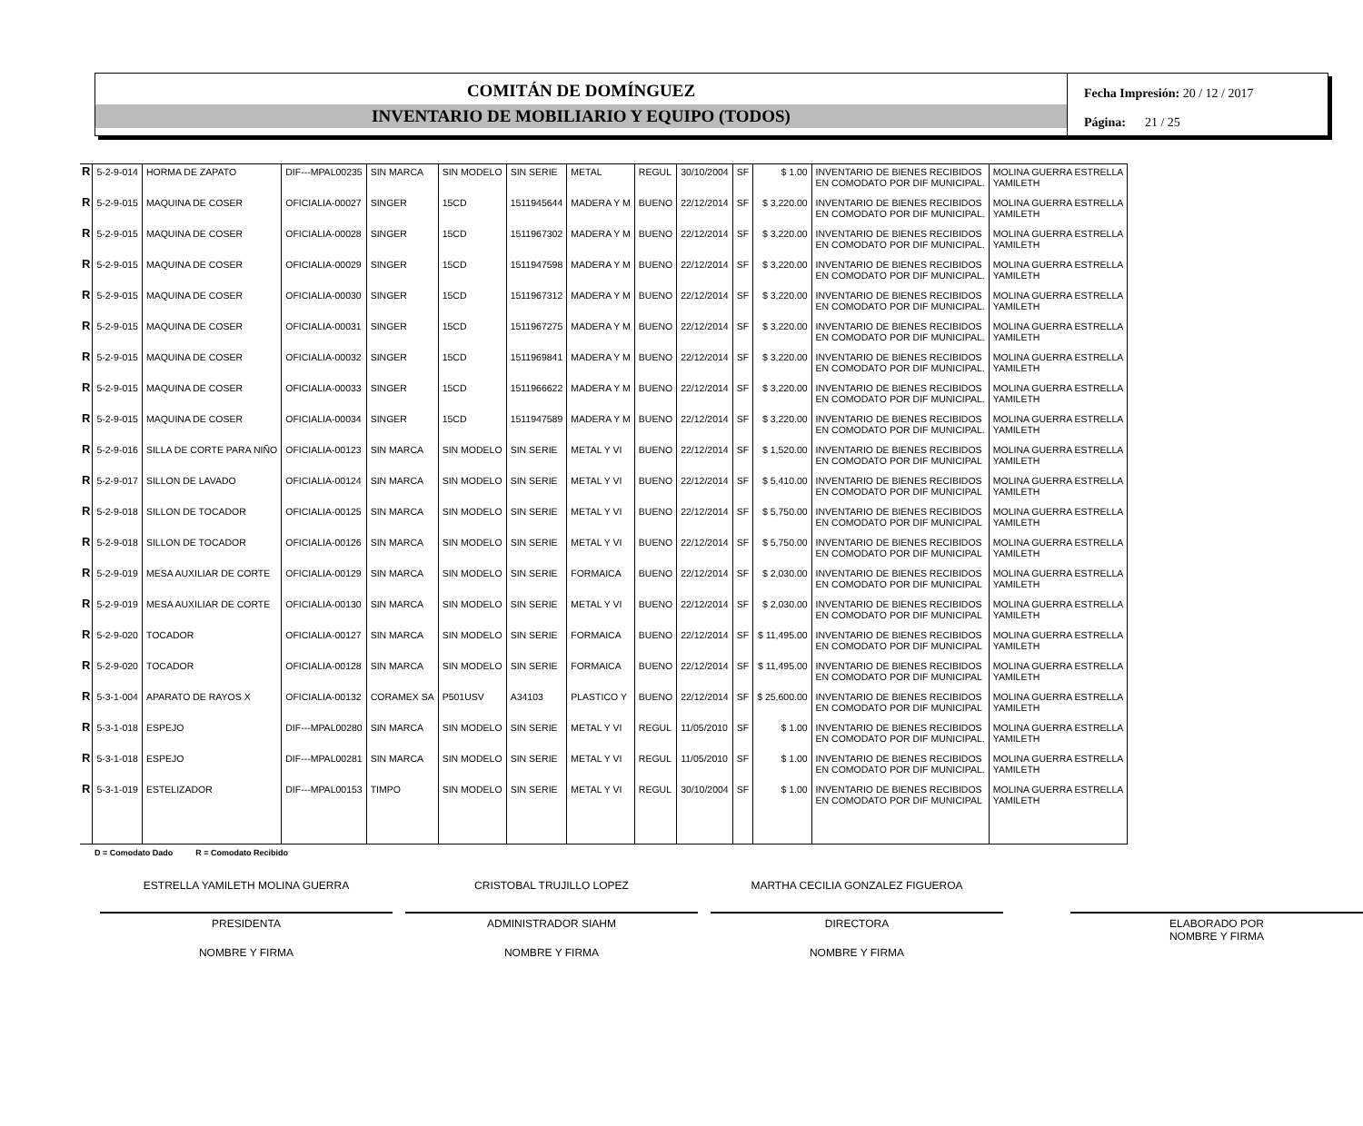COMITÁN DE DOMÍNGUEZ
INVENTARIO DE MOBILIARIO Y EQUIPO (TODOS)
Fecha Impresión: 20 / 12 / 2017
Página: 21 / 25
| R | 5-2-9-014 | HORMA DE ZAPATO | DIF---MPAL00235 | SIN MARCA | SIN MODELO | SIN SERIE | METAL | REGUL | 30/10/2004 | SF | $ 1.00 | INVENTARIO DE BIENES RECIBIDOS EN COMODATO POR DIF MUNICIPAL. | MOLINA GUERRA ESTRELLA YAMILETH |
| R | 5-2-9-015 | MAQUINA DE COSER | OFICIALIA-00027 | SINGER | 15CD | 1511945644 | MADERA Y M | BUENO | 22/12/2014 | SF | $ 3,220.00 | INVENTARIO DE BIENES RECIBIDOS EN COMODATO POR DIF MUNICIPAL. | MOLINA GUERRA ESTRELLA YAMILETH |
| R | 5-2-9-015 | MAQUINA DE COSER | OFICIALIA-00028 | SINGER | 15CD | 1511967302 | MADERA Y M | BUENO | 22/12/2014 | SF | $ 3,220.00 | INVENTARIO DE BIENES RECIBIDOS EN COMODATO POR DIF MUNICIPAL. | MOLINA GUERRA ESTRELLA YAMILETH |
| R | 5-2-9-015 | MAQUINA DE COSER | OFICIALIA-00029 | SINGER | 15CD | 1511947598 | MADERA Y M | BUENO | 22/12/2014 | SF | $ 3,220.00 | INVENTARIO DE BIENES RECIBIDOS EN COMODATO POR DIF MUNICIPAL. | MOLINA GUERRA ESTRELLA YAMILETH |
| R | 5-2-9-015 | MAQUINA DE COSER | OFICIALIA-00030 | SINGER | 15CD | 1511967312 | MADERA Y M | BUENO | 22/12/2014 | SF | $ 3,220.00 | INVENTARIO DE BIENES RECIBIDOS EN COMODATO POR DIF MUNICIPAL. | MOLINA GUERRA ESTRELLA YAMILETH |
| R | 5-2-9-015 | MAQUINA DE COSER | OFICIALIA-00031 | SINGER | 15CD | 1511967275 | MADERA Y M | BUENO | 22/12/2014 | SF | $ 3,220.00 | INVENTARIO DE BIENES RECIBIDOS EN COMODATO POR DIF MUNICIPAL. | MOLINA GUERRA ESTRELLA YAMILETH |
| R | 5-2-9-015 | MAQUINA DE COSER | OFICIALIA-00032 | SINGER | 15CD | 1511969841 | MADERA Y M | BUENO | 22/12/2014 | SF | $ 3,220.00 | INVENTARIO DE BIENES RECIBIDOS EN COMODATO POR DIF MUNICIPAL. | MOLINA GUERRA ESTRELLA YAMILETH |
| R | 5-2-9-015 | MAQUINA DE COSER | OFICIALIA-00033 | SINGER | 15CD | 1511966622 | MADERA Y M | BUENO | 22/12/2014 | SF | $ 3,220.00 | INVENTARIO DE BIENES RECIBIDOS EN COMODATO POR DIF MUNICIPAL. | MOLINA GUERRA ESTRELLA YAMILETH |
| R | 5-2-9-015 | MAQUINA DE COSER | OFICIALIA-00034 | SINGER | 15CD | 1511947589 | MADERA Y M | BUENO | 22/12/2014 | SF | $ 3,220.00 | INVENTARIO DE BIENES RECIBIDOS EN COMODATO POR DIF MUNICIPAL. | MOLINA GUERRA ESTRELLA YAMILETH |
| R | 5-2-9-016 | SILLA DE CORTE PARA NIÑO | OFICIALIA-00123 | SIN MARCA | SIN MODELO | SIN SERIE | METAL Y VI | BUENO | 22/12/2014 | SF | $ 1,520.00 | INVENTARIO DE BIENES RECIBIDOS EN COMODATO POR DIF MUNICIPAL | MOLINA GUERRA ESTRELLA YAMILETH |
| R | 5-2-9-017 | SILLON DE LAVADO | OFICIALIA-00124 | SIN MARCA | SIN MODELO | SIN SERIE | METAL Y VI | BUENO | 22/12/2014 | SF | $ 5,410.00 | INVENTARIO DE BIENES RECIBIDOS EN COMODATO POR DIF MUNICIPAL | MOLINA GUERRA ESTRELLA YAMILETH |
| R | 5-2-9-018 | SILLON DE TOCADOR | OFICIALIA-00125 | SIN MARCA | SIN MODELO | SIN SERIE | METAL Y VI | BUENO | 22/12/2014 | SF | $ 5,750.00 | INVENTARIO DE BIENES RECIBIDOS EN COMODATO POR DIF MUNICIPAL | MOLINA GUERRA ESTRELLA YAMILETH |
| R | 5-2-9-018 | SILLON DE TOCADOR | OFICIALIA-00126 | SIN MARCA | SIN MODELO | SIN SERIE | METAL Y VI | BUENO | 22/12/2014 | SF | $ 5,750.00 | INVENTARIO DE BIENES RECIBIDOS EN COMODATO POR DIF MUNICIPAL | MOLINA GUERRA ESTRELLA YAMILETH |
| R | 5-2-9-019 | MESA AUXILIAR DE CORTE | OFICIALIA-00129 | SIN MARCA | SIN MODELO | SIN SERIE | FORMAICA | BUENO | 22/12/2014 | SF | $ 2,030.00 | INVENTARIO DE BIENES RECIBIDOS EN COMODATO POR DIF MUNICIPAL | MOLINA GUERRA ESTRELLA YAMILETH |
| R | 5-2-9-019 | MESA AUXILIAR DE CORTE | OFICIALIA-00130 | SIN MARCA | SIN MODELO | SIN SERIE | METAL Y VI | BUENO | 22/12/2014 | SF | $ 2,030.00 | INVENTARIO DE BIENES RECIBIDOS EN COMODATO POR DIF MUNICIPAL | MOLINA GUERRA ESTRELLA YAMILETH |
| R | 5-2-9-020 | TOCADOR | OFICIALIA-00127 | SIN MARCA | SIN MODELO | SIN SERIE | FORMAICA | BUENO | 22/12/2014 | SF | $ 11,495.00 | INVENTARIO DE BIENES RECIBIDOS EN COMODATO POR DIF MUNICIPAL | MOLINA GUERRA ESTRELLA YAMILETH |
| R | 5-2-9-020 | TOCADOR | OFICIALIA-00128 | SIN MARCA | SIN MODELO | SIN SERIE | FORMAICA | BUENO | 22/12/2014 | SF | $ 11,495.00 | INVENTARIO DE BIENES RECIBIDOS EN COMODATO POR DIF MUNICIPAL | MOLINA GUERRA ESTRELLA YAMILETH |
| R | 5-3-1-004 | APARATO DE RAYOS X | OFICIALIA-00132 | CORAMEX SA | P501USV | A34103 | PLASTICO Y | BUENO | 22/12/2014 | SF | $ 25,600.00 | INVENTARIO DE BIENES RECIBIDOS EN COMODATO POR DIF MUNICIPAL | MOLINA GUERRA ESTRELLA YAMILETH |
| R | 5-3-1-018 | ESPEJO | DIF---MPAL00280 | SIN MARCA | SIN MODELO | SIN SERIE | METAL Y VI | REGUL | 11/05/2010 | SF | $ 1.00 | INVENTARIO DE BIENES RECIBIDOS EN COMODATO POR DIF MUNICIPAL. | MOLINA GUERRA ESTRELLA YAMILETH |
| R | 5-3-1-018 | ESPEJO | DIF---MPAL00281 | SIN MARCA | SIN MODELO | SIN SERIE | METAL Y VI | REGUL | 11/05/2010 | SF | $ 1.00 | INVENTARIO DE BIENES RECIBIDOS EN COMODATO POR DIF MUNICIPAL. | MOLINA GUERRA ESTRELLA YAMILETH |
| R | 5-3-1-019 | ESTELIZADOR | DIF---MPAL00153 | TIMPO | SIN MODELO | SIN SERIE | METAL Y VI | REGUL | 30/10/2004 | SF | $ 1.00 | INVENTARIO DE BIENES RECIBIDOS EN COMODATO POR DIF MUNICIPAL | MOLINA GUERRA ESTRELLA YAMILETH |
D = Comodato Dado R = Comodato Recibido
ESTRELLA YAMILETH MOLINA GUERRA
PRESIDENTA
NOMBRE Y FIRMA
CRISTOBAL TRUJILLO LOPEZ
ADMINISTRADOR SIAHM
NOMBRE Y FIRMA
MARTHA CECILIA GONZALEZ FIGUEROA
DIRECTORA
NOMBRE Y FIRMA
ELABORADO POR
NOMBRE Y FIRMA